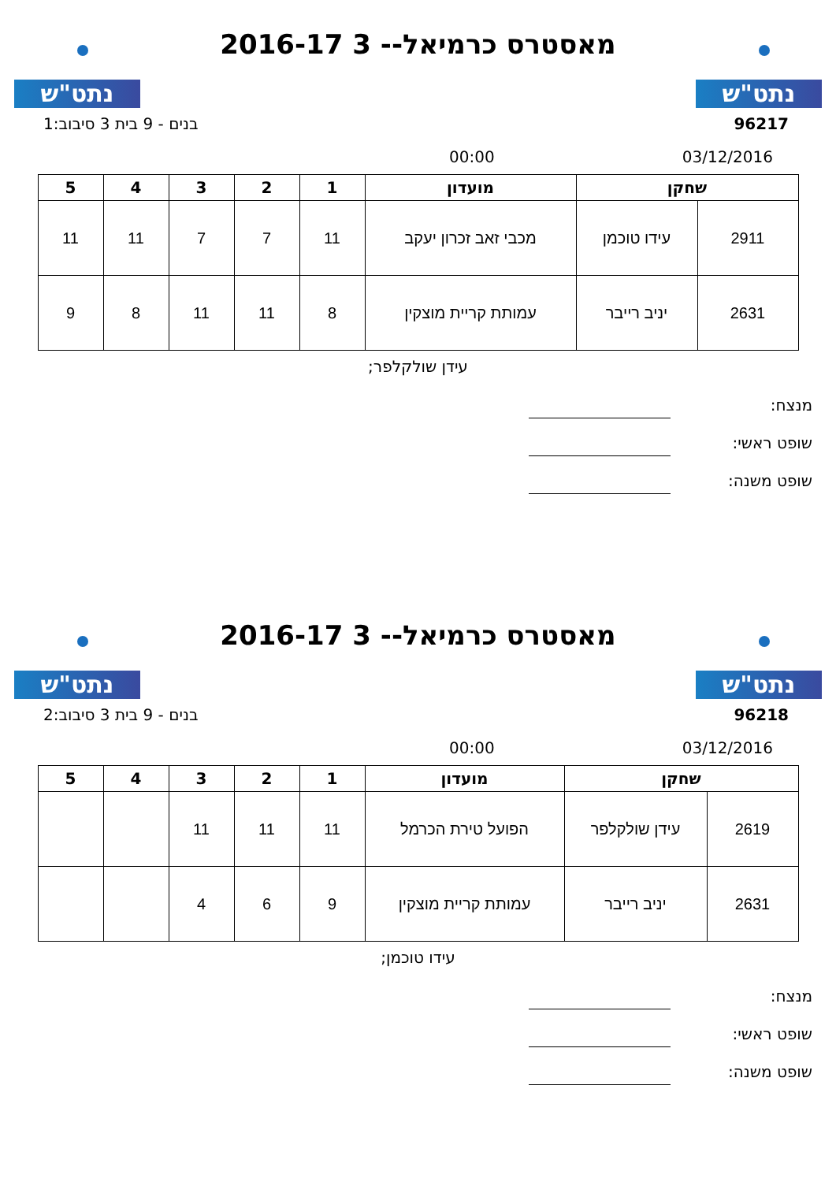נתט"ש
מאסטרס כרמיאל-- 3 2016-17
נתט"ש
בנים - 9 בית 3 סיבוב:1 96217
00:00 03/12/2016
| שחקן | | מועדון | 1 | 2 | 3 | 4 | 5 |
| --- | --- | --- | --- | --- | --- | --- | --- |
| 2911 | עידו טוכמן | מכבי זאב זכרון יעקב | 11 | 7 | 7 | 11 | 11 |
| 2631 | יניב רייבר | עמותת קריית מוצקין | 8 | 11 | 11 | 8 | 9 |
עידן שולקלפר;
מנצח:
שופט ראשי:
שופט משנה:
נתט"ש
מאסטרס כרמיאל-- 3 2016-17
נתט"ש
בנים - 9 בית 3 סיבוב:2 96218
00:00 03/12/2016
| שחקן | | מועדון | 1 | 2 | 3 | 4 | 5 |
| --- | --- | --- | --- | --- | --- | --- | --- |
| 2619 | עידן שולקלפר | הפועל טירת הכרמל | 11 | 11 | 11 | | |
| 2631 | יניב רייבר | עמותת קריית מוצקין | 9 | 6 | 4 | | |
עידו טוכמן;
מנצח:
שופט ראשי:
שופט משנה: